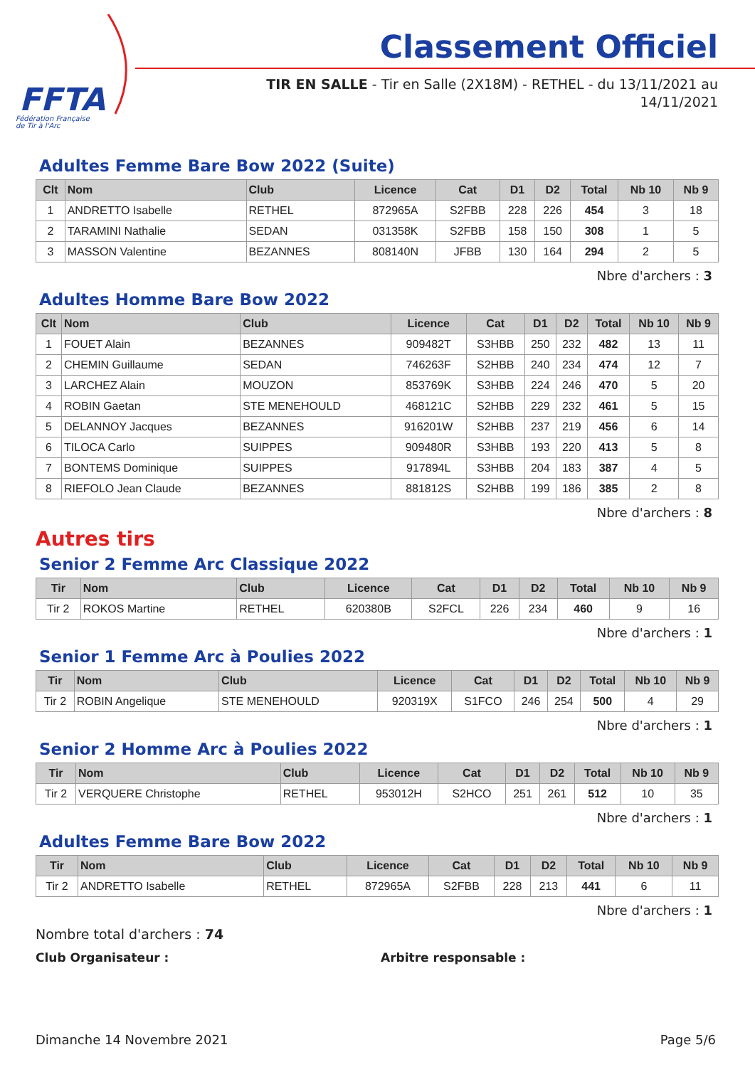FFTA
Fédération Française
de Tir à l'Arc
Classement Officiel
TIR EN SALLE - Tir en Salle (2X18M) - RETHEL - du 13/11/2021 au 14/11/2021
Adultes Femme Bare Bow 2022 (Suite)
| Clt | Nom | Club | Licence | Cat | D1 | D2 | Total | Nb 10 | Nb 9 |
| --- | --- | --- | --- | --- | --- | --- | --- | --- | --- |
| 1 | ANDRETTO Isabelle | RETHEL | 872965A | S2FBB | 228 | 226 | 454 | 3 | 18 |
| 2 | TARAMINI Nathalie | SEDAN | 031358K | S2FBB | 158 | 150 | 308 | 1 | 5 |
| 3 | MASSON Valentine | BEZANNES | 808140N | JFBB | 130 | 164 | 294 | 2 | 5 |
Nbre d'archers : 3
Adultes Homme Bare Bow 2022
| Clt | Nom | Club | Licence | Cat | D1 | D2 | Total | Nb 10 | Nb 9 |
| --- | --- | --- | --- | --- | --- | --- | --- | --- | --- |
| 1 | FOUET Alain | BEZANNES | 909482T | S3HBB | 250 | 232 | 482 | 13 | 11 |
| 2 | CHEMIN Guillaume | SEDAN | 746263F | S2HBB | 240 | 234 | 474 | 12 | 7 |
| 3 | LARCHEZ Alain | MOUZON | 853769K | S3HBB | 224 | 246 | 470 | 5 | 20 |
| 4 | ROBIN Gaetan | STE MENEHOULD | 468121C | S2HBB | 229 | 232 | 461 | 5 | 15 |
| 5 | DELANNOY Jacques | BEZANNES | 916201W | S2HBB | 237 | 219 | 456 | 6 | 14 |
| 6 | TILOCA Carlo | SUIPPES | 909480R | S3HBB | 193 | 220 | 413 | 5 | 8 |
| 7 | BONTEMS Dominique | SUIPPES | 917894L | S3HBB | 204 | 183 | 387 | 4 | 5 |
| 8 | RIEFOLO Jean Claude | BEZANNES | 881812S | S2HBB | 199 | 186 | 385 | 2 | 8 |
Nbre d'archers : 8
Autres tirs
Senior 2 Femme Arc Classique 2022
| Tir | Nom | Club | Licence | Cat | D1 | D2 | Total | Nb 10 | Nb 9 |
| --- | --- | --- | --- | --- | --- | --- | --- | --- | --- |
| Tir 2 | ROKOS Martine | RETHEL | 620380B | S2FCL | 226 | 234 | 460 | 9 | 16 |
Nbre d'archers : 1
Senior 1 Femme Arc à Poulies 2022
| Tir | Nom | Club | Licence | Cat | D1 | D2 | Total | Nb 10 | Nb 9 |
| --- | --- | --- | --- | --- | --- | --- | --- | --- | --- |
| Tir 2 | ROBIN Angelique | STE MENEHOULD | 920319X | S1FCO | 246 | 254 | 500 | 4 | 29 |
Nbre d'archers : 1
Senior 2 Homme Arc à Poulies 2022
| Tir | Nom | Club | Licence | Cat | D1 | D2 | Total | Nb 10 | Nb 9 |
| --- | --- | --- | --- | --- | --- | --- | --- | --- | --- |
| Tir 2 | VERQUERE Christophe | RETHEL | 953012H | S2HCO | 251 | 261 | 512 | 10 | 35 |
Nbre d'archers : 1
Adultes Femme Bare Bow 2022
| Tir | Nom | Club | Licence | Cat | D1 | D2 | Total | Nb 10 | Nb 9 |
| --- | --- | --- | --- | --- | --- | --- | --- | --- | --- |
| Tir 2 | ANDRETTO Isabelle | RETHEL | 872965A | S2FBB | 228 | 213 | 441 | 6 | 11 |
Nbre d'archers : 1
Nombre total d'archers : 74
Club Organisateur : Arbitre responsable :
Dimanche 14 Novembre 2021 Page 5/6